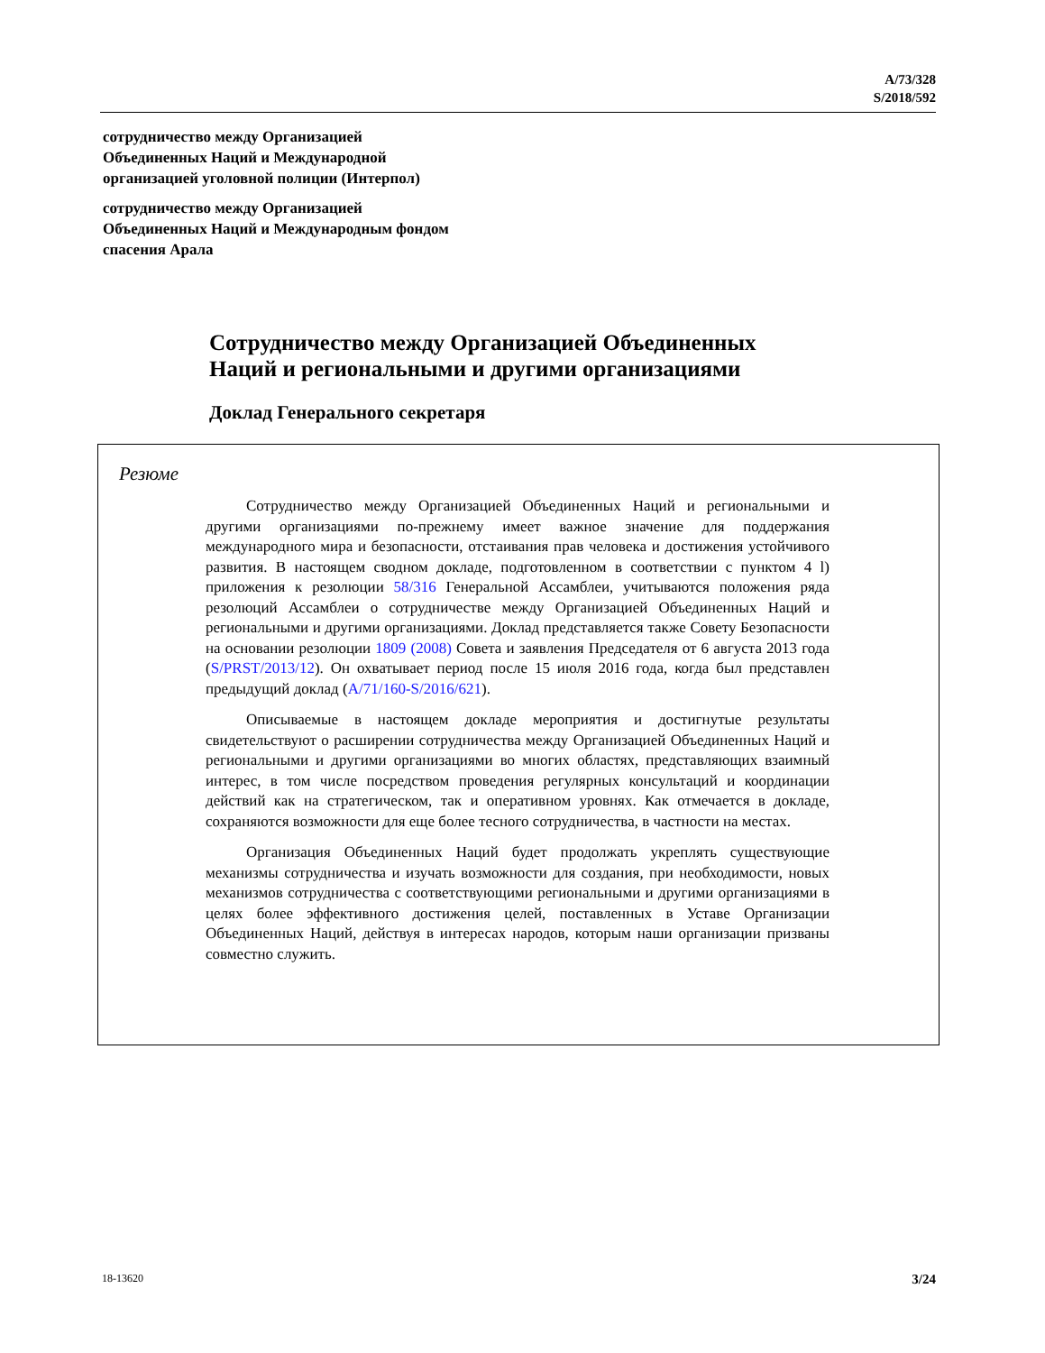A/73/328
S/2018/592
сотрудничество между Организацией
Объединенных Наций и Международной
организацией уголовной полиции (Интерпол)
сотрудничество между Организацией
Объединенных Наций и Международным фондом
спасения Арала
Сотрудничество между Организацией Объединенных
Наций и региональными и другими организациями
Доклад Генерального секретаря
Резюме
Сотрудничество между Организацией Объединенных Наций и региональными и другими организациями по-прежнему имеет важное значение для поддержания международного мира и безопасности, отстаивания прав человека и достижения устойчивого развития. В настоящем сводном докладе, подготовленном в соответствии с пунктом 4 l) приложения к резолюции 58/316 Генеральной Ассамблеи, учитываются положения ряда резолюций Ассамблеи о сотрудничестве между Организацией Объединенных Наций и региональными и другими организациями. Доклад представляется также Совету Безопасности на основании резолюции 1809 (2008) Совета и заявления Председателя от 6 августа 2013 года (S/PRST/2013/12). Он охватывает период после 15 июля 2016 года, когда был представлен предыдущий доклад (A/71/160-S/2016/621).
Описываемые в настоящем докладе мероприятия и достигнутые результаты свидетельствуют о расширении сотрудничества между Организацией Объединенных Наций и региональными и другими организациями во многих областях, представляющих взаимный интерес, в том числе посредством проведения регулярных консультаций и координации действий как на стратегическом, так и оперативном уровнях. Как отмечается в докладе, сохраняются возможности для еще более тесного сотрудничества, в частности на местах.
Организация Объединенных Наций будет продолжать укреплять существующие механизмы сотрудничества и изучать возможности для создания, при необходимости, новых механизмов сотрудничества с соответствующими региональными и другими организациями в целях более эффективного достижения целей, поставленных в Уставе Организации Объединенных Наций, действуя в интересах народов, которым наши организации призваны совместно служить.
18-13620 3/24